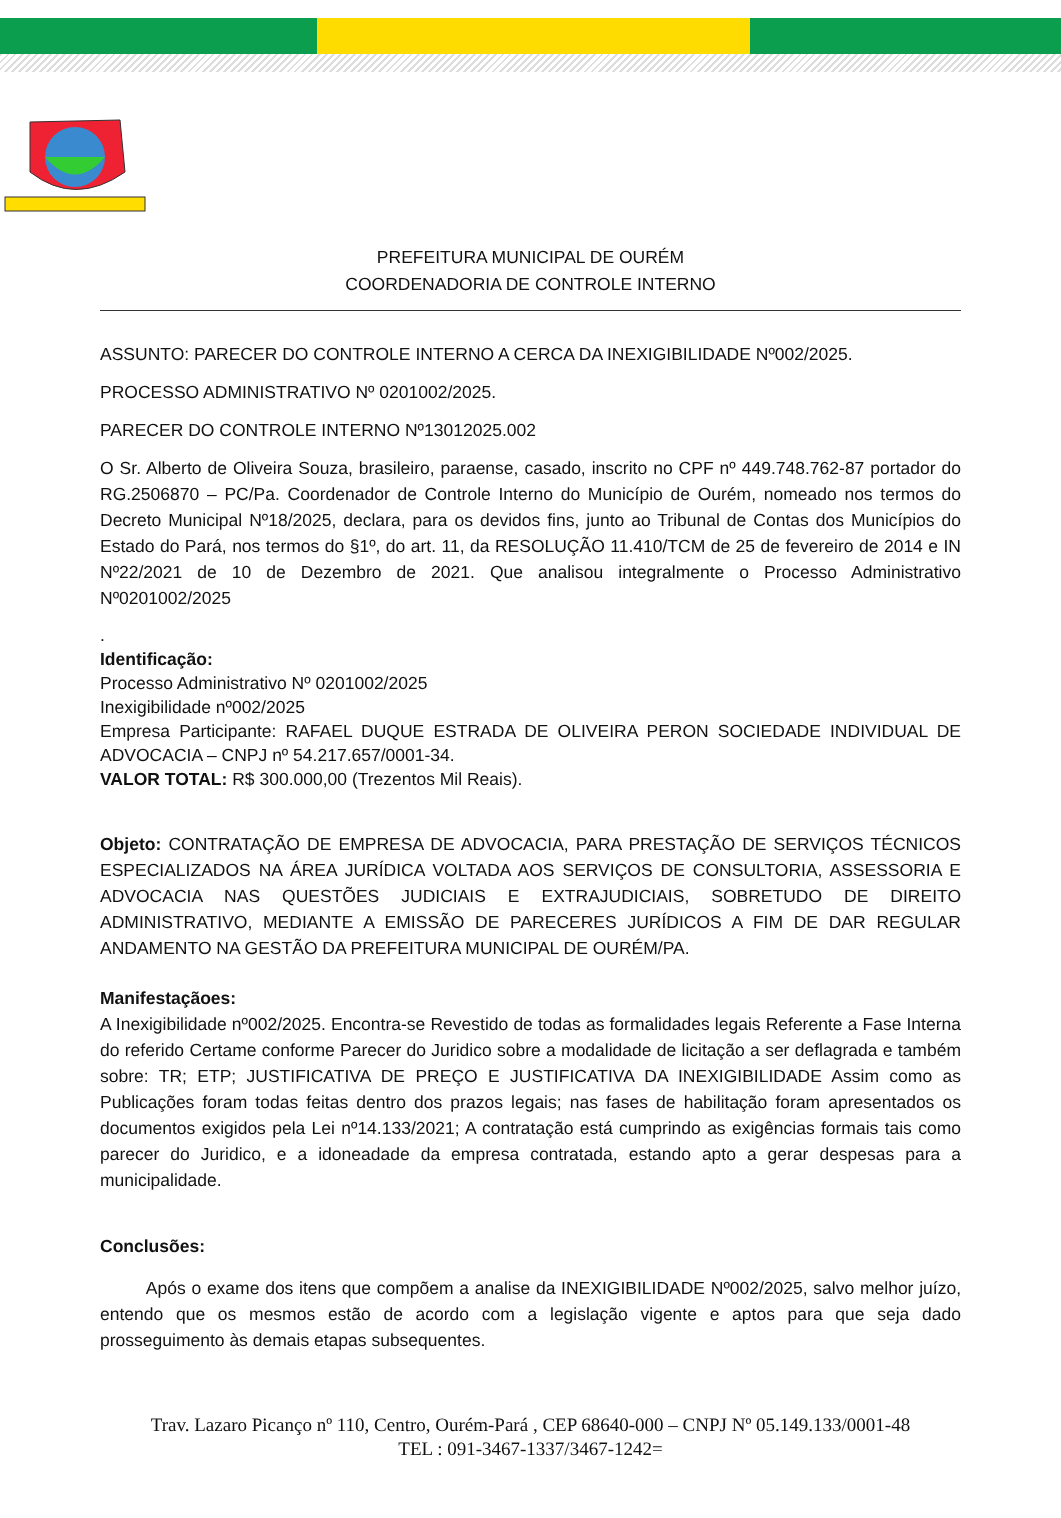PREFEITURA MUNICIPAL DE OURÉM
COORDENADORIA DE CONTROLE INTERNO
ASSUNTO: PARECER DO CONTROLE INTERNO A CERCA DA INEXIGIBILIDADE Nº002/2025.
PROCESSO ADMINISTRATIVO Nº 0201002/2025.
PARECER DO CONTROLE INTERNO Nº13012025.002
O Sr. Alberto de Oliveira Souza, brasileiro, paraense, casado, inscrito no CPF nº 449.748.762-87 portador do RG.2506870 – PC/Pa. Coordenador de Controle Interno do Município de Ourém, nomeado nos termos do Decreto Municipal Nº18/2025, declara, para os devidos fins, junto ao Tribunal de Contas dos Municípios do Estado do Pará, nos termos do §1º, do art. 11, da RESOLUÇÃO 11.410/TCM de 25 de fevereiro de 2014 e IN Nº22/2021 de 10 de Dezembro de 2021. Que analisou integralmente o Processo Administrativo Nº0201002/2025
.
Identificação:
Processo Administrativo Nº 0201002/2025
Inexigibilidade nº002/2025
Empresa Participante: RAFAEL DUQUE ESTRADA DE OLIVEIRA PERON SOCIEDADE INDIVIDUAL DE ADVOCACIA – CNPJ nº 54.217.657/0001-34.
VALOR TOTAL: R$ 300.000,00 (Trezentos Mil Reais).
Objeto: CONTRATAÇÃO DE EMPRESA DE ADVOCACIA, PARA PRESTAÇÃO DE SERVIÇOS TÉCNICOS ESPECIALIZADOS NA ÁREA JURÍDICA VOLTADA AOS SERVIÇOS DE CONSULTORIA, ASSESSORIA E ADVOCACIA NAS QUESTÕES JUDICIAIS E EXTRAJUDICIAIS, SOBRETUDO DE DIREITO ADMINISTRATIVO, MEDIANTE A EMISSÃO DE PARECERES JURÍDICOS A FIM DE DAR REGULAR ANDAMENTO NA GESTÃO DA PREFEITURA MUNICIPAL DE OURÉM/PA.
Manifestaçãoes:
A Inexigibilidade nº002/2025. Encontra-se Revestido de todas as formalidades legais Referente a Fase Interna do referido Certame conforme Parecer do Juridico sobre a modalidade de licitação a ser deflagrada e também sobre: TR; ETP; JUSTIFICATIVA DE PREÇO E JUSTIFICATIVA DA INEXIGIBILIDADE Assim como as Publicações foram todas feitas dentro dos prazos legais; nas fases de habilitação foram apresentados os documentos exigidos pela Lei nº14.133/2021; A contratação está cumprindo as exigências formais tais como parecer do Juridico, e a idoneadade da empresa contratada, estando apto a gerar despesas para a municipalidade.
Conclusões:
Após o exame dos itens que compõem a analise da INEXIGIBILIDADE Nº002/2025, salvo melhor juízo, entendo que os mesmos estão de acordo com a legislação vigente e aptos para que seja dado prosseguimento às demais etapas subsequentes.
Trav. Lazaro Picanço nº 110, Centro, Ourém-Pará , CEP 68640-000 – CNPJ Nº 05.149.133/0001-48
TEL : 091-3467-1337/3467-1242=